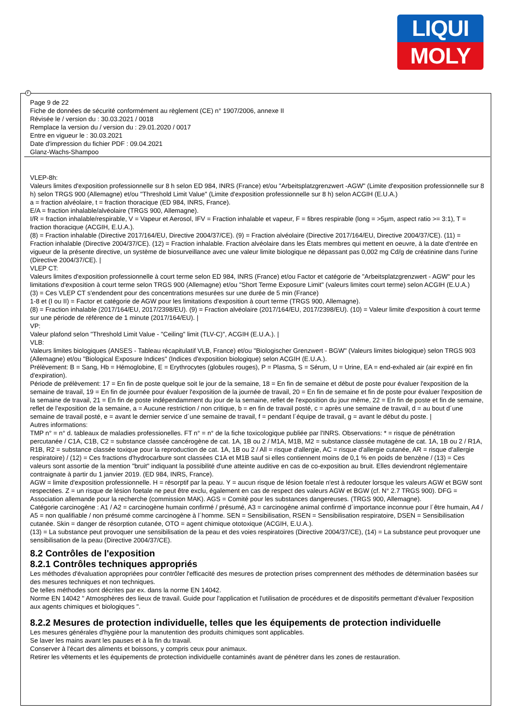LIQUI
MOLY
F
Page 9 de 22
Fiche de données de sécurité conformément au règlement (CE) n° 1907/2006, annexe II
Révisée le / version du : 30.03.2021 / 0018
Remplace la version du / version du : 29.01.2020 / 0017
Entre en vigueur le : 30.03.2021
Date d'impression du fichier PDF : 09.04.2021
Glanz-Wachs-Shampoo
VLEP-8h:
Valeurs limites d'exposition professionnelle sur 8 h selon ED 984, INRS (France) et/ou "Arbeitsplatzgrenzwert -AGW" (Limite d'exposition professionnelle sur 8 h) selon TRGS 900 (Allemagne) et/ou "Threshold Limit Value" (Limite d'exposition professionnelle sur 8 h) selon ACGIH (E.U.A.)
a = fraction alvéolaire, t = fraction thoracique (ED 984, INRS, France).
E/A = fraction inhalable/alvéolaire (TRGS 900, Allemagne).
I/R = fraction inhalable/respirable, V = Vapeur et Aerosol, IFV = Fraction inhalable et vapeur, F = fibres respirable (long = >5µm, aspect ratio >= 3:1), T = fraction thoracique (ACGIH, E.U.A.).
(8) = Fraction inhalable (Directive 2017/164/EU, Directive 2004/37/CE). (9) = Fraction alvéolaire (Directive 2017/164/EU, Directive 2004/37/CE). (11) = Fraction inhalable (Directive 2004/37/CE). (12) = Fraction inhalable. Fraction alvéolaire dans les États membres qui mettent en oeuvre, à la date d'entrée en vigueur de la présente directive, un système de biosurveillance avec une valeur limite biologique ne dépassant pas 0,002 mg Cd/g de créatinine dans l'urine (Directive 2004/37/CE). |
VLEP CT:
Valeurs limites d'exposition professionnelle à court terme selon ED 984, INRS (France) et/ou Factor et catégorie de "Arbeitsplatzgrenzwert - AGW" pour les limitations d'exposition à court terme selon TRGS 900 (Allemagne) et/ou "Short Terme Exposure Limit" (valeurs limites court terme) selon ACGIH (E.U.A.)
(3) = Ces VLEP CT s'endendent pour des concentrations mesurées sur une durée de 5 min (France)
1-8 et (I ou II) = Factor et catégorie de AGW pour les limitations d'exposition à court terme (TRGS 900, Allemagne).
(8) = Fraction inhalable (2017/164/EU, 2017/2398/EU). (9) = Fraction alvéolaire (2017/164/EU, 2017/2398/EU). (10) = Valeur limite d'exposition à court terme sur une période de référence de 1 minute (2017/164/EU). |
VP:
Valeur plafond selon "Threshold Limit Value - "Ceiling" limit (TLV-C)", ACGIH (E.U.A.). |
VLB:
Valeurs limites biologiques (ANSES - Tableau récapitulatif VLB, France) et/ou "Biologischer Grenzwert - BGW" (Valeurs limites biologique) selon TRGS 903 (Allemagne) et/ou "Biological Exposure Indices" (Indices d'exposition biologique) selon ACGIH (E.U.A.).
Prélèvement: B = Sang, Hb = Hémoglobine, E = Erythrocytes (globules rouges), P = Plasma, S = Sérum, U = Urine, EA = end-exhaled air (air expiré en fin d'expiration).
Période de prélèvement: 17 = En fin de poste quelque soit le jour de la semaine, 18 = En fin de semaine et début de poste pour évaluer l'exposition de la semaine de travail, 19 = En fin de journée pour évaluer l'exposition de la journée de travail, 20 = En fin de semaine et fin de poste pour évaluer l'exposition de la semaine de travail, 21 = En fin de poste indépendamment du jour de la semaine, reflet de l'exposition du jour même, 22 = En fin de poste et fin de semaine, reflet de l'exposition de la semaine, a = Aucune restriction / non critique, b = en fin de travail posté, c = après une semaine de travail, d = au bout d´une semaine de travail posté, e = avant le dernier service d´une semaine de travail, f = pendant l´équipe de travail, g = avant le début du poste. |
Autres informations:
TMP n° = n° d. tableaux de maladies professionelles. FT n° = n° de la fiche toxicologique publiée par l'INRS. Observations: * = risque de pénétration percutanée / C1A, C1B, C2 = substance classée cancérogène de cat. 1A, 1B ou 2 / M1A, M1B, M2 = substance classée mutagène de cat. 1A, 1B ou 2 / R1A, R1B, R2 = substance classée toxique pour la reproduction de cat. 1A, 1B ou 2 / All = risque d'allergie, AC = risque d'allergie cutanée, AR = risque d'allergie respiratoire) / (12) = Ces fractions d'hydrocarbure sont classées C1A et M1B sauf si elles contiennent moins de 0,1 % en poids de benzène / (13) = Ces valeurs sont assortie de la mention "bruit" indiquant la possibilité d'une atteinte auditive en cas de co-exposition au bruit. Elles deviendront réglementaire contraignate à partir du 1 janvier 2019. (ED 984, INRS, France).
AGW = limite d'exposition professionnelle. H = résorptif par la peau. Y = aucun risque de lésion foetale n'est à redouter lorsque les valeurs AGW et BGW sont respectées. Z = un risque de lésion foetale ne peut être exclu, également en cas de respect des valeurs AGW et BGW (cf. N° 2.7 TRGS 900). DFG = Association allemande pour la recherche (commission MAK). AGS = Comité pour les substances dangereuses. (TRGS 900, Allemagne).
Catégorie carcinogène : A1 / A2 = carcinogène humain confirmé / présumé, A3 = carcinogène animal confirmé d´importance inconnue pour l´être humain, A4 / A5 = non qualifiable / non présumé comme carcinogène à l´homme. SEN = Sensibilisation, RSEN = Sensibilisation respiratoire, DSEN = Sensibilisation cutanée. Skin = danger de résorption cutanée, OTO = agent chimique ototoxique (ACGIH, E.U.A.).
(13) = La substance peut provoquer une sensibilisation de la peau et des voies respiratoires (Directive 2004/37/CE), (14) = La substance peut provoquer une sensibilisation de la peau (Directive 2004/37/CE).
8.2 Contrôles de l'exposition
8.2.1 Contrôles techniques appropriés
Les méthodes d'évaluation appropriées pour contrôler l'efficacité des mesures de protection prises comprennent des méthodes de détermination basées sur des mesures techniques et non techniques.
De telles méthodes sont décrites par ex. dans la norme EN 14042.
Norme EN 14042 " Atmosphères des lieux de travail. Guide pour l'application et l'utilisation de procédures et de dispositifs permettant d'évaluer l'exposition aux agents chimiques et biologiques ".
8.2.2 Mesures de protection individuelle, telles que les équipements de protection individuelle
Les mesures générales d'hygiène pour la manutention des produits chimiques sont applicables.
Se laver les mains avant les pauses et à la fin du travail.
Conserver à l'écart des aliments et boissons, y compris ceux pour animaux.
Retirer les vêtements et les équipements de protection individuelle contaminés avant de pénétrer dans les zones de restauration.